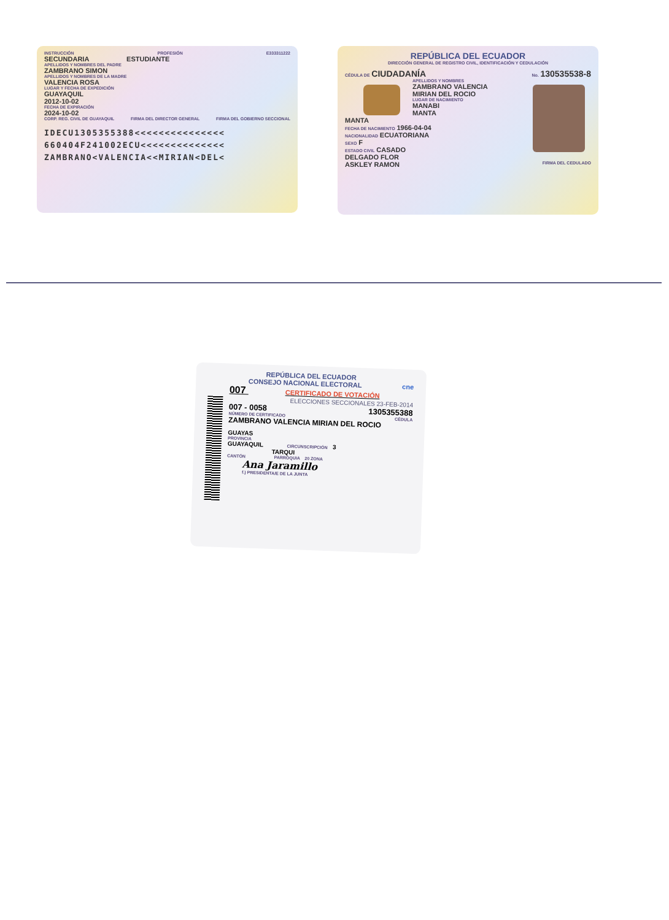INSTRUCCIÓN PROFESIÓN E333311222
SECUNDARIA ESTUDIANTE
APELLIDOS Y NOMBRES DEL PADRE
ZAMBRANO SIMON
APELLIDOS Y NOMBRES DE LA MADRE
VALENCIA ROSA
LUGAR Y FECHA DE EXPEDICIÓN
GUAYAQUIL
2012-10-02
FECHA DE EXPIRACIÓN
2024-10-02
CORP. REG. CIVIL DE GUAYAQUIL FIRMA DEL DIRECTOR GENERAL FIRMA DEL GOBIERNO SECCIONAL
IDECU1305355388<<<<<<<<<<<<<<<
660404F241002ECU<<<<<<<<<<<<<<
ZAMBRANO<VALENCIA<<MIRIAN<DEL<
REPÚBLICA DEL ECUADOR
DIRECCIÓN GENERAL DE REGISTRO CIVIL, IDENTIFICACIÓN Y CEDULACIÓN
CÉDULA DE CIUDADANÍA No. 130535538-8
APELLIDOS Y NOMBRES
ZAMBRANO VALENCIA
MIRIAN DEL ROCIO
LUGAR DE NACIMIENTO
MANABI
MANTA
MANTA
FECHA DE NACIMIENTO 1966-04-04
NACIONALIDAD ECUATORIANA
SEXO F
ESTADO CIVIL CASADO
DELGADO FLOR
ASKLEY RAMON FIRMA DEL CEDULADO
REPÚBLICA DEL ECUADOR
CONSEJO NACIONAL ELECTORAL cne
007 CERTIFICADO DE VOTACIÓN
ELECCIONES SECCIONALES 23-FEB-2014
007 - 0058 1305355388
NÚMERO DE CERTIFICADO CÉDULA
ZAMBRANO VALENCIA MIRIAN DEL ROCIO
GUAYAS
PROVINCIA
GUAYAQUIL CIRCUNSCRIPCIÓN 3
TARQUI
CANTÓN PARROQUIA 20 ZONA
Ana Jaramillo
f.) PRESIDENTA/E DE LA JUNTA